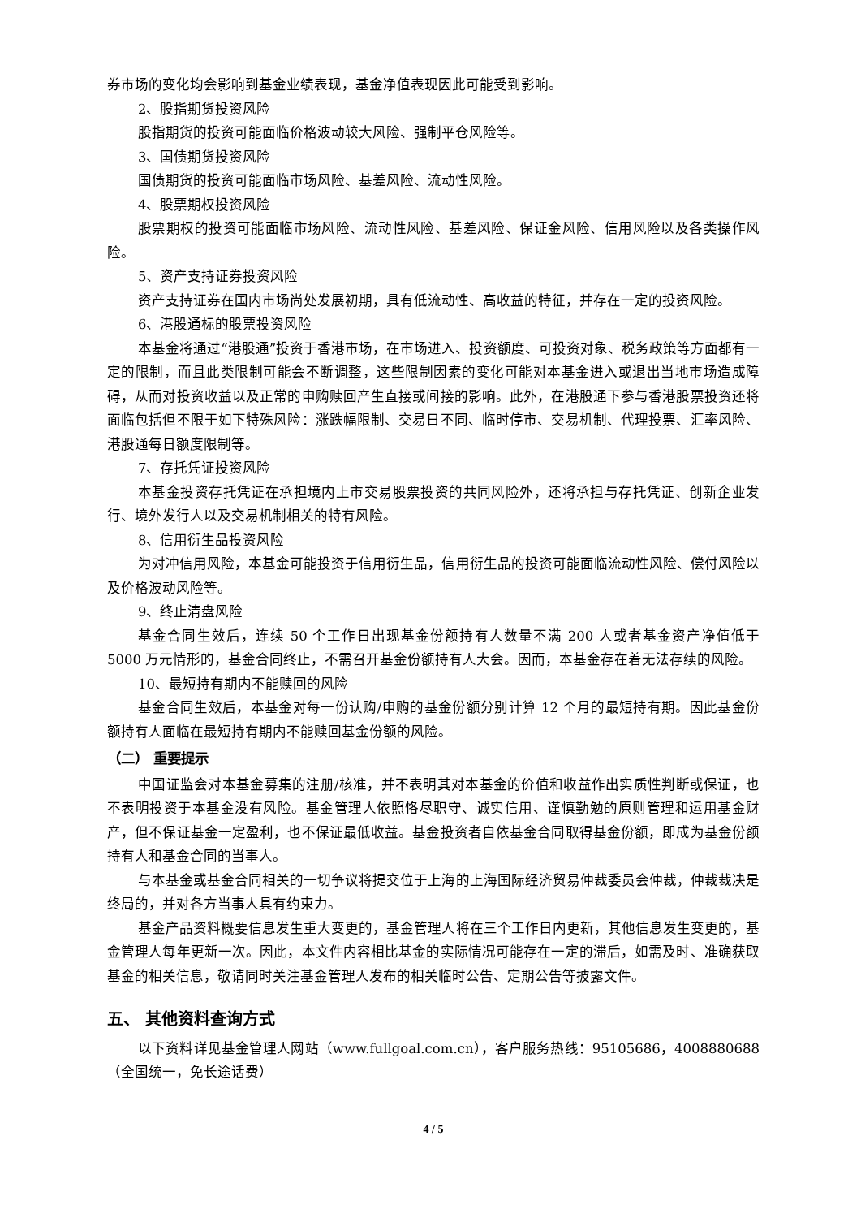券市场的变化均会影响到基金业绩表现，基金净值表现因此可能受到影响。
2、股指期货投资风险
股指期货的投资可能面临价格波动较大风险、强制平仓风险等。
3、国债期货投资风险
国债期货的投资可能面临市场风险、基差风险、流动性风险。
4、股票期权投资风险
股票期权的投资可能面临市场风险、流动性风险、基差风险、保证金风险、信用风险以及各类操作风险。
5、资产支持证券投资风险
资产支持证券在国内市场尚处发展初期，具有低流动性、高收益的特征，并存在一定的投资风险。
6、港股通标的股票投资风险
本基金将通过“港股通”投资于香港市场，在市场进入、投资额度、可投资对象、税务政策等方面都有一定的限制，而且此类限制可能会不断调整，这些限制因素的变化可能对本基金进入或退出当地市场造成障碍，从而对投资收益以及正常的申购赎回产生直接或间接的影响。此外，在港股通下参与香港股票投资还将面临包括但不限于如下特殊风险：涨跌幅限制、交易日不同、临时停市、交易机制、代理投票、汇率风险、港股通每日额度限制等。
7、存托凭证投资风险
本基金投资存托凭证在承担境内上市交易股票投资的共同风险外，还将承担与存托凭证、创新企业发行、境外发行人以及交易机制相关的特有风险。
8、信用衍生品投资风险
为对冲信用风险，本基金可能投资于信用衍生品，信用衍生品的投资可能面临流动性风险、偿付风险以及价格波动风险等。
9、终止清盘风险
基金合同生效后，连续 50 个工作日出现基金份额持有人数量不满 200 人或者基金资产净值低于 5000 万元情形的，基金合同终止，不需召开基金份额持有人大会。因而，本基金存在着无法存续的风险。
10、最短持有期内不能赎回的风险
基金合同生效后，本基金对每一份认购/申购的基金份额分别计算 12 个月的最短持有期。因此基金份额持有人面临在最短持有期内不能赎回基金份额的风险。
（二） 重要提示
中国证监会对本基金募集的注册/核准，并不表明其对本基金的价值和收益作出实质性判断或保证，也不表明投资于本基金没有风险。基金管理人依照恪尽职守、诚实信用、谨慎勤勉的原则管理和运用基金财产，但不保证基金一定盈利，也不保证最低收益。基金投资者自依基金合同取得基金份额，即成为基金份额持有人和基金合同的当事人。
与本基金或基金合同相关的一切争议将提交位于上海的上海国际经济贸易仲裁委员会仲裁，仲裁裁决是终局的，并对各方当事人具有约束力。
基金产品资料概要信息发生重大变更的，基金管理人将在三个工作日内更新，其他信息发生变更的，基金管理人每年更新一次。因此，本文件内容相比基金的实际情况可能存在一定的滞后，如需及时、准确获取基金的相关信息，敬请同时关注基金管理人发布的相关临时公告、定期公告等披露文件。
五、 其他资料查询方式
以下资料详见基金管理人网站（www.fullgoal.com.cn），客户服务热线：95105686，4008880688（全国统一，免长途话费）
4 / 5